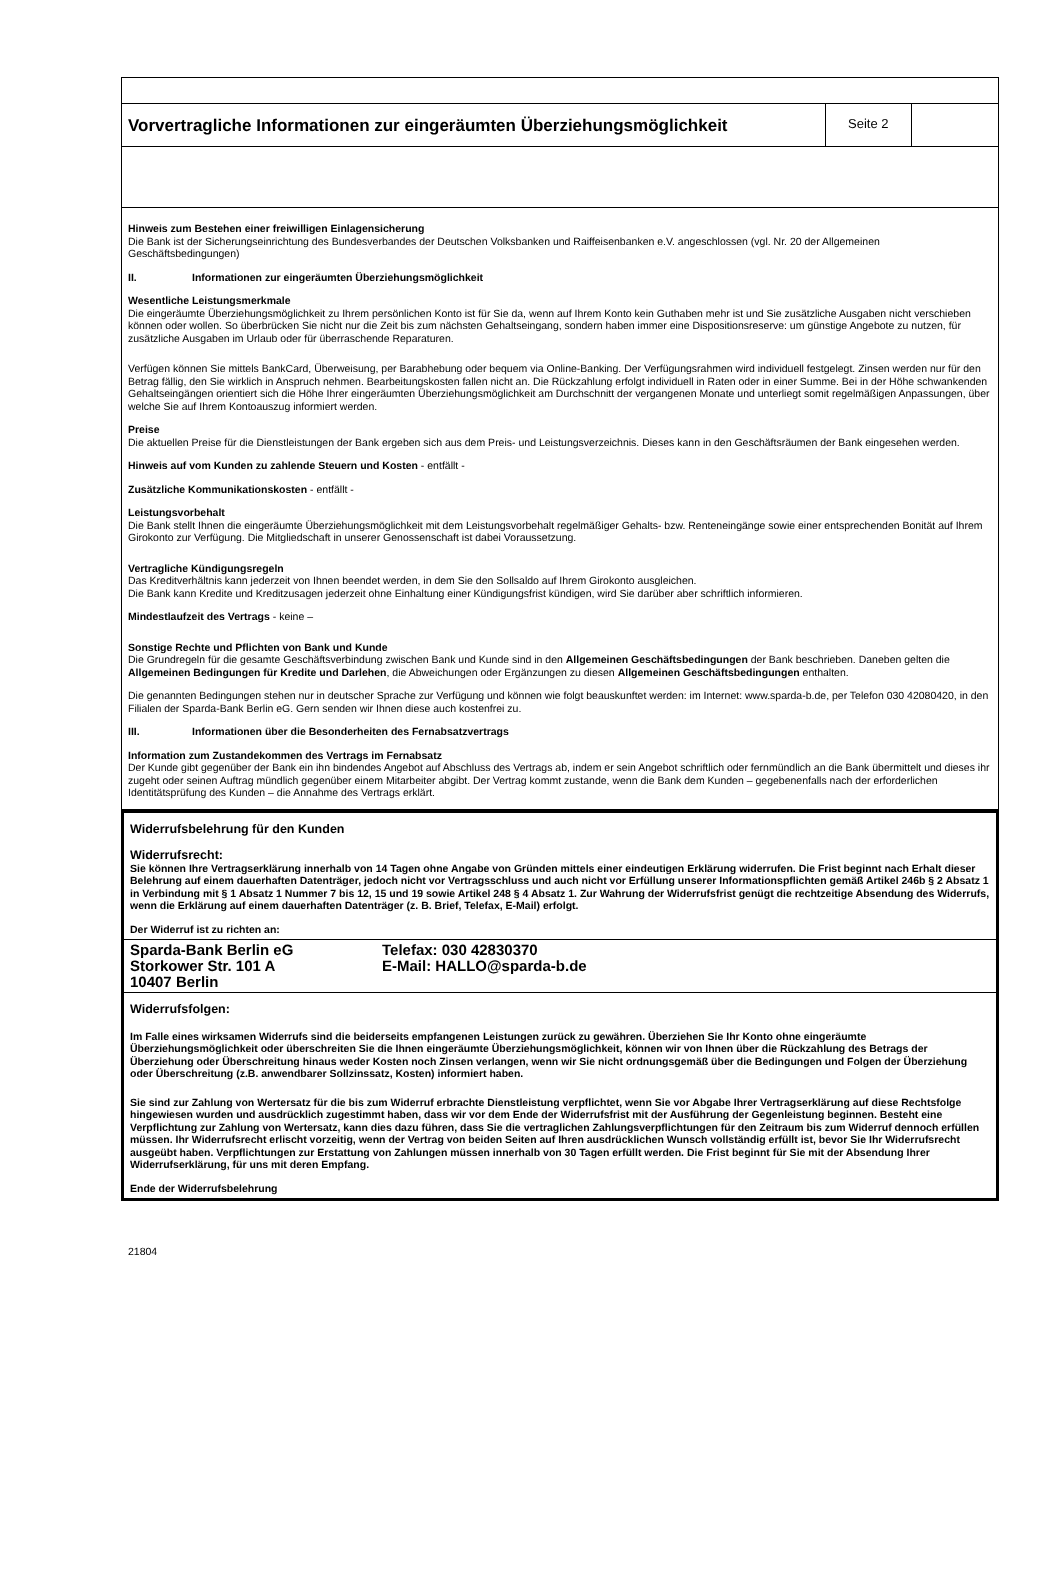Vorvertragliche Informationen zur eingeräumten Überziehungsmöglichkeit
Seite 2
Hinweis zum Bestehen einer freiwilligen Einlagensicherung
Die Bank ist der Sicherungseinrichtung des Bundesverbandes der Deutschen Volksbanken und Raiffeisenbanken e.V. angeschlossen (vgl. Nr. 20 der Allgemeinen Geschäftsbedingungen)
II. Informationen zur eingeräumten Überziehungsmöglichkeit
Wesentliche Leistungsmerkmale
Die eingeräumte Überziehungsmöglichkeit zu Ihrem persönlichen Konto ist für Sie da, wenn auf Ihrem Konto kein Guthaben mehr ist und Sie zusätzliche Ausgaben nicht verschieben können oder wollen. So überbrücken Sie nicht nur die Zeit bis zum nächsten Gehaltseingang, sondern haben immer eine Dispositionsreserve: um günstige Angebote zu nutzen, für zusätzliche Ausgaben im Urlaub oder für überraschende Reparaturen.
Verfügen können Sie mittels BankCard, Überweisung, per Barabhebung oder bequem via Online-Banking. Der Verfügungsrahmen wird individuell festgelegt. Zinsen werden nur für den Betrag fällig, den Sie wirklich in Anspruch nehmen. Bearbeitungskosten fallen nicht an. Die Rückzahlung erfolgt individuell in Raten oder in einer Summe. Bei in der Höhe schwankenden Gehaltseingängen orientiert sich die Höhe Ihrer eingeräumten Überziehungsmöglichkeit am Durchschnitt der vergangenen Monate und unterliegt somit regelmäßigen Anpassungen, über welche Sie auf Ihrem Kontoauszug informiert werden.
Preise
Die aktuellen Preise für die Dienstleistungen der Bank ergeben sich aus dem Preis- und Leistungsverzeichnis. Dieses kann in den Geschäftsräumen der Bank eingesehen werden.
Hinweis auf vom Kunden zu zahlende Steuern und Kosten - entfällt -
Zusätzliche Kommunikationskosten - entfällt -
Leistungsvorbehalt
Die Bank stellt Ihnen die eingeräumte Überziehungsmöglichkeit mit dem Leistungsvorbehalt regelmäßiger Gehalts- bzw. Renteneingänge sowie einer entsprechenden Bonität auf Ihrem Girokonto zur Verfügung. Die Mitgliedschaft in unserer Genossenschaft ist dabei Voraussetzung.
Vertragliche Kündigungsregeln
Das Kreditverhältnis kann jederzeit von Ihnen beendet werden, in dem Sie den Sollsaldo auf Ihrem Girokonto ausgleichen.
Die Bank kann Kredite und Kreditzusagen jederzeit ohne Einhaltung einer Kündigungsfrist kündigen, wird Sie darüber aber schriftlich informieren.
Mindestlaufzeit des Vertrags - keine –
Sonstige Rechte und Pflichten von Bank und Kunde
Die Grundregeln für die gesamte Geschäftsverbindung zwischen Bank und Kunde sind in den Allgemeinen Geschäftsbedingungen der Bank beschrieben. Daneben gelten die Allgemeinen Bedingungen für Kredite und Darlehen, die Abweichungen oder Ergänzungen zu diesen Allgemeinen Geschäftsbedingungen enthalten.
Die genannten Bedingungen stehen nur in deutscher Sprache zur Verfügung und können wie folgt beauskunftet werden: im Internet: www.sparda-b.de, per Telefon 030 42080420, in den Filialen der Sparda-Bank Berlin eG. Gern senden wir Ihnen diese auch kostenfrei zu.
III. Informationen über die Besonderheiten des Fernabsatzvertrags
Information zum Zustandekommen des Vertrags im Fernabsatz
Der Kunde gibt gegenüber der Bank ein ihn bindendes Angebot auf Abschluss des Vertrags ab, indem er sein Angebot schriftlich oder fernmündlich an die Bank übermittelt und dieses ihr zugeht oder seinen Auftrag mündlich gegenüber einem Mitarbeiter abgibt. Der Vertrag kommt zustande, wenn die Bank dem Kunden – gegebenenfalls nach der erforderlichen Identitätsprüfung des Kunden – die Annahme des Vertrags erklärt.
Widerrufsbelehrung für den Kunden
Widerrufsrecht:
Sie können Ihre Vertragserklärung innerhalb von 14 Tagen ohne Angabe von Gründen mittels einer eindeutigen Erklärung widerrufen. Die Frist beginnt nach Erhalt dieser Belehrung auf einem dauerhaften Datenträger, jedoch nicht vor Vertragsschluss und auch nicht vor Erfüllung unserer Informationspflichten gemäß Artikel 246b § 2 Absatz 1 in Verbindung mit § 1 Absatz 1 Nummer 7 bis 12, 15 und 19 sowie Artikel 248 § 4 Absatz 1. Zur Wahrung der Widerrufsfrist genügt die rechtzeitige Absendung des Widerrufs, wenn die Erklärung auf einem dauerhaften Datenträger (z. B. Brief, Telefax, E-Mail) erfolgt.
Der Widerruf ist zu richten an:
Sparda-Bank Berlin eG
Storkower Str. 101 A
10407 Berlin
Telefax: 030 42830370
E-Mail: HALLO@sparda-b.de
Widerrufsfolgen:
Im Falle eines wirksamen Widerrufs sind die beiderseits empfangenen Leistungen zurück zu gewähren. Überziehen Sie Ihr Konto ohne eingeräumte Überziehungsmöglichkeit oder überschreiten Sie die Ihnen eingeräumte Überziehungsmöglichkeit, können wir von Ihnen über die Rückzahlung des Betrags der Überziehung oder Überschreitung hinaus weder Kosten noch Zinsen verlangen, wenn wir Sie nicht ordnungsgemäß über die Bedingungen und Folgen der Überziehung oder Überschreitung (z.B. anwendbarer Sollzinssatz, Kosten) informiert haben.
Sie sind zur Zahlung von Wertersatz für die bis zum Widerruf erbrachte Dienstleistung verpflichtet, wenn Sie vor Abgabe Ihrer Vertragserklärung auf diese Rechtsfolge hingewiesen wurden und ausdrücklich zugestimmt haben, dass wir vor dem Ende der Widerrufsfrist mit der Ausführung der Gegenleistung beginnen. Besteht eine Verpflichtung zur Zahlung von Wertersatz, kann dies dazu führen, dass Sie die vertraglichen Zahlungsverpflichtungen für den Zeitraum bis zum Widerruf dennoch erfüllen müssen. Ihr Widerrufsrecht erlischt vorzeitig, wenn der Vertrag von beiden Seiten auf Ihren ausdrücklichen Wunsch vollständig erfüllt ist, bevor Sie Ihr Widerrufsrecht ausgeübt haben. Verpflichtungen zur Erstattung von Zahlungen müssen innerhalb von 30 Tagen erfüllt werden. Die Frist beginnt für Sie mit der Absendung Ihrer Widerrufserklärung, für uns mit deren Empfang.
Ende der Widerrufsbelehrung
21804